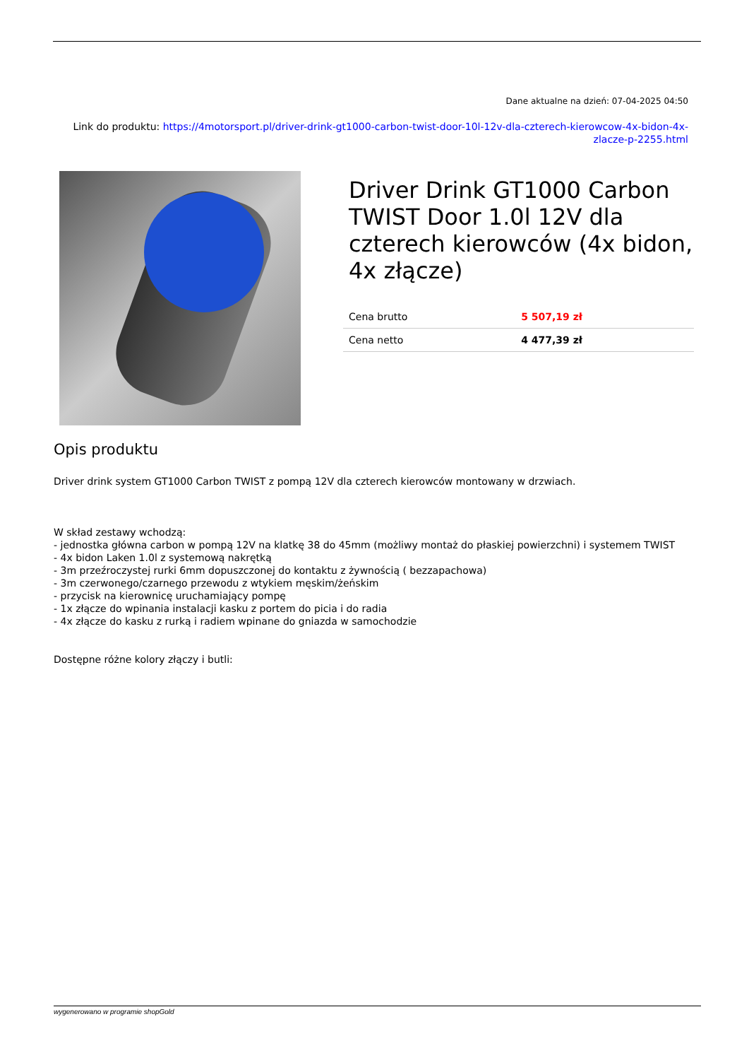Dane aktualne na dzień: 07-04-2025 04:50
Link do produktu: https://4motorsport.pl/driver-drink-gt1000-carbon-twist-door-10l-12v-dla-czterech-kierowcow-4x-bidon-4x-zlacze-p-2255.html
Driver Drink GT1000 Carbon TWIST Door 1.0l 12V dla czterech kierowców (4x bidon, 4x złącze)
| Cena brutto | 5 507,19 zł |
| Cena netto | 4 477,39 zł |
Opis produktu
Driver drink system GT1000 Carbon TWIST z pompą 12V dla czterech kierowców montowany w drzwiach.
W skład zestawy wchodzą:
- jednostka główna carbon w pompą 12V na klatkę 38 do 45mm (możliwy montaż do płaskiej powierzchni) i systemem TWIST
- 4x bidon Laken 1.0l z systemową nakrętką
- 3m przeźroczystej rurki 6mm dopuszczonej do kontaktu z żywnością ( bezzapachowa)
- 3m czerwonego/czarnego przewodu z wtykiem męskim/żeńskim
- przycisk na kierownicę uruchamiający pompę
- 1x złącze do wpinania instalacji kasku z portem do picia i do radia
- 4x złącze do kasku z rurką i radiem wpinane do gniazda w samochodzie
Dostępne różne kolory złączy i butli:
wygenerowano w programie shopGold